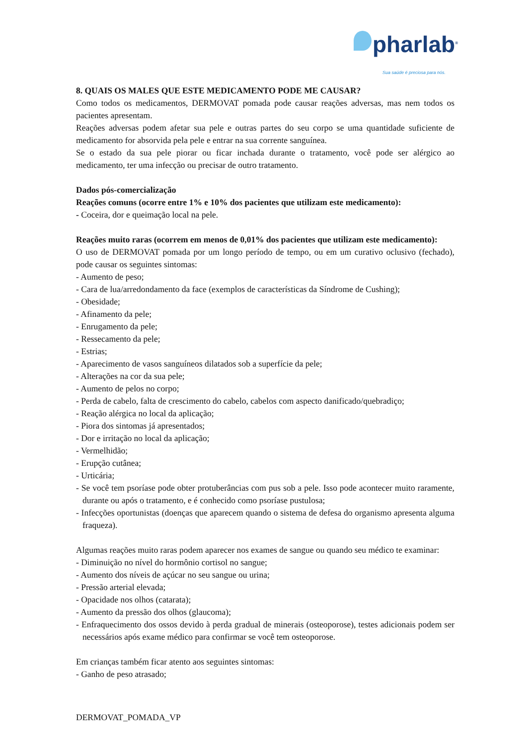pharlab<sup>®</sup>
Sua saúde é preciosa para nós.
8. QUAIS OS MALES QUE ESTE MEDICAMENTO PODE ME CAUSAR?
Como todos os medicamentos, DERMOVAT pomada pode causar reações adversas, mas nem todos os pacientes apresentam.
Reações adversas podem afetar sua pele e outras partes do seu corpo se uma quantidade suficiente de medicamento for absorvida pela pele e entrar na sua corrente sanguínea.
Se o estado da sua pele piorar ou ficar inchada durante o tratamento, você pode ser alérgico ao medicamento, ter uma infecção ou precisar de outro tratamento.
Dados pós-comercialização
Reações comuns (ocorre entre 1% e 10% dos pacientes que utilizam este medicamento):
- Coceira, dor e queimação local na pele.
Reações muito raras (ocorrem em menos de 0,01% dos pacientes que utilizam este medicamento):
O uso de DERMOVAT pomada por um longo período de tempo, ou em um curativo oclusivo (fechado), pode causar os seguintes sintomas:
- Aumento de peso;
- Cara de lua/arredondamento da face (exemplos de características da Síndrome de Cushing);
- Obesidade;
- Afinamento da pele;
- Enrugamento da pele;
- Ressecamento da pele;
- Estrias;
- Aparecimento de vasos sanguíneos dilatados sob a superfície da pele;
- Alterações na cor da sua pele;
- Aumento de pelos no corpo;
- Perda de cabelo, falta de crescimento do cabelo, cabelos com aspecto danificado/quebradiço;
- Reação alérgica no local da aplicação;
- Piora dos sintomas já apresentados;
- Dor e irritação no local da aplicação;
- Vermelhidão;
- Erupção cutânea;
- Urticária;
- Se você tem psoríase pode obter protuberâncias com pus sob a pele. Isso pode acontecer muito raramente, durante ou após o tratamento, e é conhecido como psoríase pustulosa;
- Infecções oportunistas (doenças que aparecem quando o sistema de defesa do organismo apresenta alguma fraqueza).
Algumas reações muito raras podem aparecer nos exames de sangue ou quando seu médico te examinar:
- Diminuição no nível do hormônio cortisol no sangue;
- Aumento dos níveis de açúcar no seu sangue ou urina;
- Pressão arterial elevada;
- Opacidade nos olhos (catarata);
- Aumento da pressão dos olhos (glaucoma);
- Enfraquecimento dos ossos devido à perda gradual de minerais (osteoporose), testes adicionais podem ser necessários após exame médico para confirmar se você tem osteoporose.
Em crianças também ficar atento aos seguintes sintomas:
- Ganho de peso atrasado;
DERMOVAT_POMADA_VP